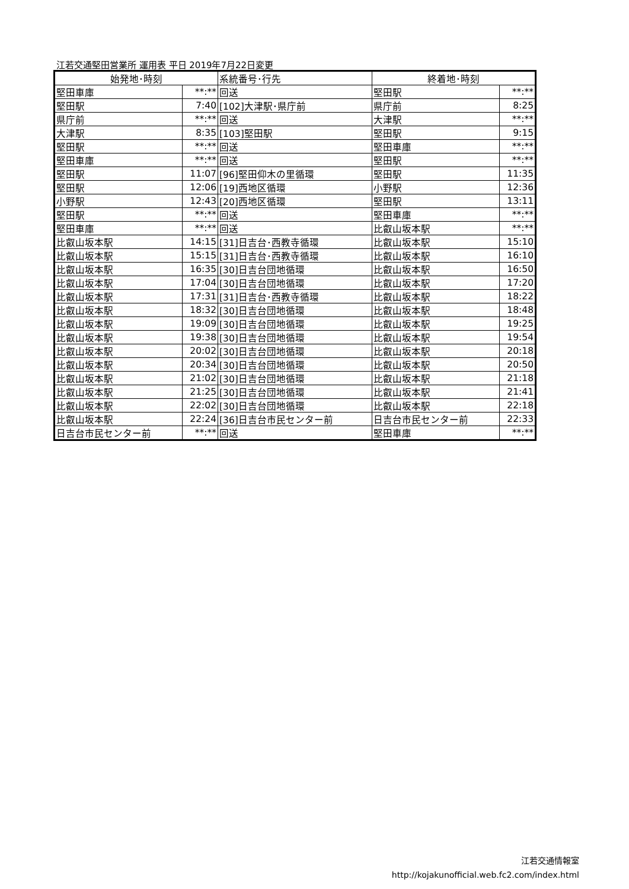江若交通堅田営業所 運用表 平日 2019年7月22日変更
| 始発地･時刻 | | 系統番号･行先 | 終着地･時刻 | |
| --- | --- | --- | --- | --- |
| 堅田車庫 | **:** | 回送 | 堅田駅 | **:** |
| 堅田駅 | 7:40 | [102]大津駅･県庁前 | 県庁前 | 8:25 |
| 県庁前 | **:** | 回送 | 大津駅 | **:** |
| 大津駅 | 8:35 | [103]堅田駅 | 堅田駅 | 9:15 |
| 堅田駅 | **:** | 回送 | 堅田車庫 | **:** |
| 堅田車庫 | **:** | 回送 | 堅田駅 | **:** |
| 堅田駅 | 11:07 | [96]堅田仰木の里循環 | 堅田駅 | 11:35 |
| 堅田駅 | 12:06 | [19]西地区循環 | 小野駅 | 12:36 |
| 小野駅 | 12:43 | [20]西地区循環 | 堅田駅 | 13:11 |
| 堅田駅 | **:** | 回送 | 堅田車庫 | **:** |
| 堅田車庫 | **:** | 回送 | 比叡山坂本駅 | **:** |
| 比叡山坂本駅 | 14:15 | [31]日吉台･西教寺循環 | 比叡山坂本駅 | 15:10 |
| 比叡山坂本駅 | 15:15 | [31]日吉台･西教寺循環 | 比叡山坂本駅 | 16:10 |
| 比叡山坂本駅 | 16:35 | [30]日吉台団地循環 | 比叡山坂本駅 | 16:50 |
| 比叡山坂本駅 | 17:04 | [30]日吉台団地循環 | 比叡山坂本駅 | 17:20 |
| 比叡山坂本駅 | 17:31 | [31]日吉台･西教寺循環 | 比叡山坂本駅 | 18:22 |
| 比叡山坂本駅 | 18:32 | [30]日吉台団地循環 | 比叡山坂本駅 | 18:48 |
| 比叡山坂本駅 | 19:09 | [30]日吉台団地循環 | 比叡山坂本駅 | 19:25 |
| 比叡山坂本駅 | 19:38 | [30]日吉台団地循環 | 比叡山坂本駅 | 19:54 |
| 比叡山坂本駅 | 20:02 | [30]日吉台団地循環 | 比叡山坂本駅 | 20:18 |
| 比叡山坂本駅 | 20:34 | [30]日吉台団地循環 | 比叡山坂本駅 | 20:50 |
| 比叡山坂本駅 | 21:02 | [30]日吉台団地循環 | 比叡山坂本駅 | 21:18 |
| 比叡山坂本駅 | 21:25 | [30]日吉台団地循環 | 比叡山坂本駅 | 21:41 |
| 比叡山坂本駅 | 22:02 | [30]日吉台団地循環 | 比叡山坂本駅 | 22:18 |
| 比叡山坂本駅 | 22:24 | [36]日吉台市民センター前 | 日吉台市民センター前 | 22:33 |
| 日吉台市民センター前 | **:** | 回送 | 堅田車庫 | **:** |
江若交通情報室
http://kojakunofficial.web.fc2.com/index.html